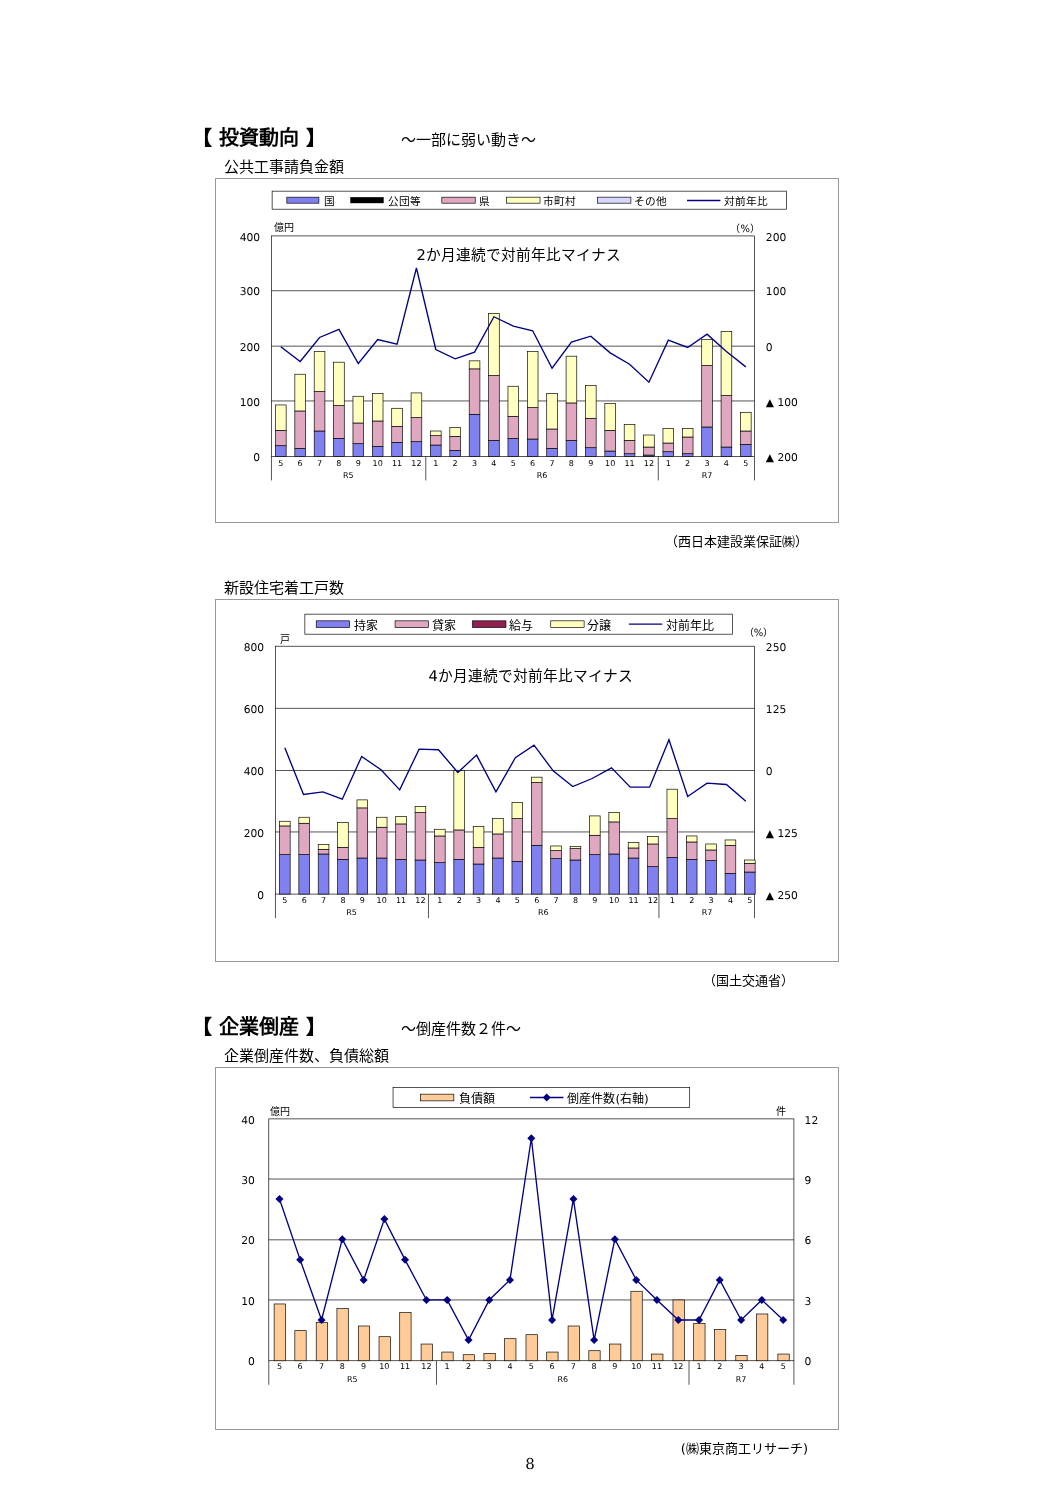【 投資動向 】 ～一部に弱い動き～
公共工事請負金額
国
公団等
県
市町村
その他
対前年比
億円
（%）
400
300
200
100
0
200
100
0
▲ 100
▲ 200
2か月連続で対前年比マイナス
5
6
7
8
9
10
11
12
1
2
3
4
5
6
7
8
9
10
11
12
1
2
3
4
5
R5
R6
R7
（西日本建設業保証㈱）
新設住宅着工戸数
持家
貸家
給与
分譲
対前年比
戸
（%）
800
600
400
200
0
250
125
0
▲ 125
▲ 250
4か月連続で対前年比マイナス
5
6
7
8
9
10
11
12
1
2
3
4
5
6
7
8
9
10
11
12
1
2
3
4
5
R5
R6
R7
（国土交通省）
【 企業倒産 】 ～倒産件数２件～
企業倒産件数、負債総額
負債額
倒産件数(右軸)
億円
件
40
30
20
10
0
12
9
6
3
0
5
6
7
8
9
10
11
12
1
2
3
4
5
6
7
8
9
10
11
12
1
2
3
4
5
R5
R6
R7
(㈱東京商工リサーチ)
8